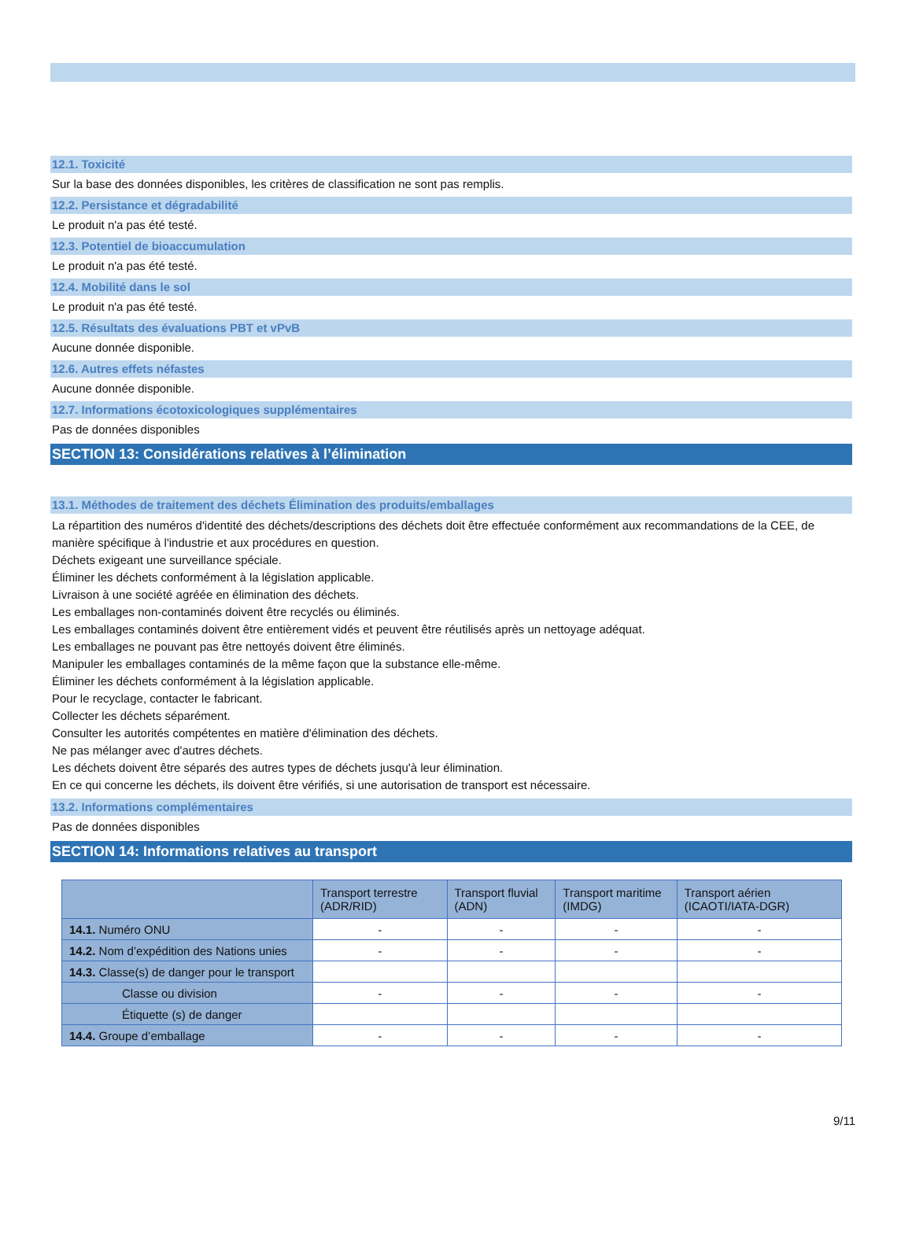12.1. Toxicité
Sur la base des données disponibles, les critères de classification ne sont pas remplis.
12.2. Persistance et dégradabilité
Le produit n'a pas été testé.
12.3. Potentiel de bioaccumulation
Le produit n'a pas été testé.
12.4. Mobilité dans le sol
Le produit n'a pas été testé.
12.5. Résultats des évaluations PBT et vPvB
Aucune donnée disponible.
12.6. Autres effets néfastes
Aucune donnée disponible.
12.7. Informations écotoxicologiques supplémentaires
Pas de données disponibles
SECTION 13: Considérations relatives à l’élimination
13.1. Méthodes de traitement des déchets Élimination des produits/emballages
La répartition des numéros d'identité des déchets/descriptions des déchets doit être effectuée conformément aux recommandations de la CEE, de manière spécifique à l'industrie et aux procédures en question.
Déchets exigeant une surveillance spéciale.
Éliminer les déchets conformément à la législation applicable.
Livraison à une société agréée en élimination des déchets.
Les emballages non-contaminés doivent être recyclés ou éliminés.
Les emballages contaminés doivent être entièrement vidés et peuvent être réutilisés après un nettoyage adéquat.
Les emballages ne pouvant pas être nettoyés doivent être éliminés.
Manipuler les emballages contaminés de la même façon que la substance elle-même.
Éliminer les déchets conformément à la législation applicable.
Pour le recyclage, contacter le fabricant.
Collecter les déchets séparément.
Consulter les autorités compétentes en matière d'élimination des déchets.
Ne pas mélanger avec d'autres déchets.
Les déchets doivent être séparés des autres types de déchets jusqu'à leur élimination.
En ce qui concerne les déchets, ils doivent être vérifiés, si une autorisation de transport est nécessaire.
13.2. Informations complémentaires
Pas de données disponibles
SECTION 14: Informations relatives au transport
| | Transport terrestre (ADR/RID) | Transport fluvial (ADN) | Transport maritime (IMDG) | Transport aérien (ICAOTI/IATA-DGR) |
| --- | --- | --- | --- | --- |
| 14.1. Numéro ONU | - | - | - | - |
| 14.2. Nom d’expédition des Nations unies | - | - | - | - |
| 14.3. Classe(s) de danger pour le transport | | | | |
| Classe ou division | - | - | - | - |
| Étiquette (s) de danger | | | | |
| 14.4. Groupe d’emballage | - | - | - | - |
9/11